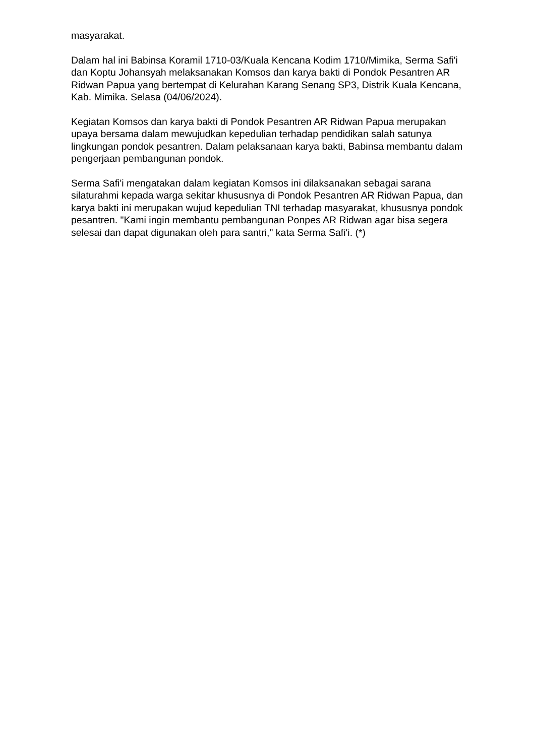masyarakat.
Dalam hal ini Babinsa Koramil 1710-03/Kuala Kencana Kodim 1710/Mimika, Serma Safi'i dan Koptu Johansyah melaksanakan Komsos dan karya bakti di Pondok Pesantren AR Ridwan Papua yang bertempat di Kelurahan Karang Senang SP3, Distrik Kuala Kencana, Kab. Mimika. Selasa (04/06/2024).
Kegiatan Komsos dan karya bakti di Pondok Pesantren AR Ridwan Papua merupakan upaya bersama dalam mewujudkan kepedulian terhadap pendidikan salah satunya lingkungan pondok pesantren. Dalam pelaksanaan karya bakti, Babinsa membantu dalam pengerjaan pembangunan pondok.
Serma Safi'i mengatakan dalam kegiatan Komsos ini dilaksanakan sebagai sarana silaturahmi kepada warga sekitar khususnya di Pondok Pesantren AR Ridwan Papua, dan karya bakti ini merupakan wujud kepedulian TNI terhadap masyarakat, khususnya pondok pesantren. "Kami ingin membantu pembangunan Ponpes AR Ridwan agar bisa segera selesai dan dapat digunakan oleh para santri," kata Serma Safi'i. (*)